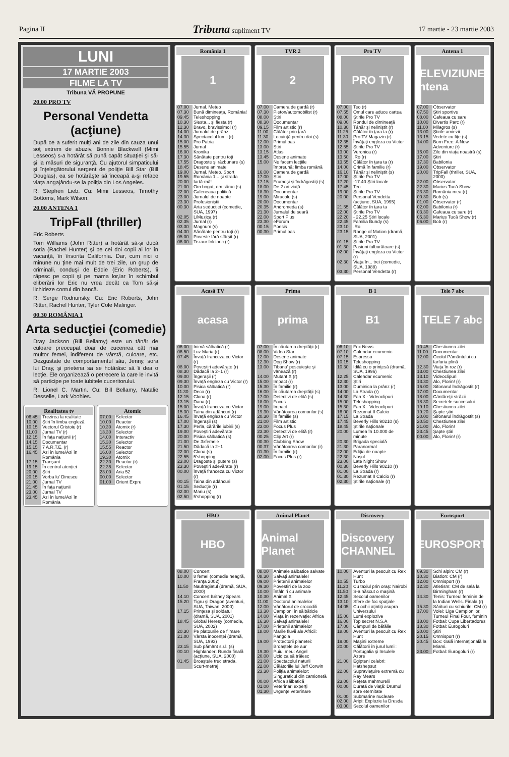Pagina II Tribuna supliment TV 17 martie - 23 martie 2003
LUNI
17 MARTIE 2003
FILME LA TV
Tribuna VĂ PROPUNE
20.00 PRO TV
Personal Vendetta (acţiune)
După ce a suferit mulţi ani de zile din cauza unui soţ extrem de abuziv, Bonnie Blackwell (Mimi Lesseos) s-a hotărât să pună capăt situaţiei şi să-şi ia măsuri de siguranţă. Cu ajutorul simpaticului şi înţelegătorului sergent de poliţie Bill Star (Bill Douglas), ea se hotărăşte să înceapă a-şi reface viaţa angajându-se la poliţia din Los Angeles.
R: Stephen Lieb. Cu: Mimi Lesseos, Timothy Bottoms, Mark Wilson.
20.00 ANTENA 1
TripFall (thriller)
Eric Roberts
Tom Williams (John Ritter) a hotărât să-şi ducă sotia (Rachel Hunter) şi pe cei doi copii ai lor în vacanţă, în însorita California. Dar, cum nici o minune nu ţine mai mult de trei zile, un grup de criminali, conduşi de Eddie (Eric Roberts), îi răpesc pe copii şi pe mama lor,iar în schimbul eliberării lor Eric nu vrea decât ca Tom să-şi lichideze contul din bancă.
R: Serge Rodnunsky. Cu: Eric Roberts, John Ritter, Rachel Hunter, Tyler Cole Malinger.
00.30 ROMÂNIA 1
Arta seducţiei (comedie)
Dray Jackson (Bill Bellamy) este un tânăr de culoare preocupat doar de cucerirea cât mai multor femei, indiferent de vârstă, culoare, etc. Dezgustate de comportamentul său, Jenny, sora lui Dray, şi prietena sa se hotărăsc să îi dea o lecţie. Ele organizează o petrecere la care le invită să participe pe toate iubitele cuceritorului.
R: Lionel C. Martin. Cu: Bill Bellamy, Natalie Desselle, Lark Voohies.
Realitatea tv
| 06.45 | Trezirea la realitate |
| 10.00 | Ştiri în limba engleză |
| 10.15 | Vectorul Cristoiu (r) |
| 11.00 | Jurnal TV (r) |
| 12.15 | În faţa naţiunii (r) |
| 14.15 | Documentar |
| 15.15 | 7 A.R.T.E. (r) |
| 16.45 | Azi în lume/Azi în România |
| 17.15 | Tranşant |
| 19.15 | În centrul atenţiei |
| 20.00 | Ştiri |
| 20.15 | Vorba lu' Dinescu |
| 21.00 | Jurnal TV |
| 21.45 | În faţa naţiunii |
| 23.00 | Jurnal TV |
| 23.45 | Azi în lume/Azi în România |
Atomic
| 07.00 | Selector |
| 10.00 | Reactor |
| 10.30 | Atomix (r) |
| 13.30 | Selector |
| 14.00 | Interactiv |
| 15.30 | Selector |
| 15.55 | Reactor |
| 16.00 | Selector |
| 19.30 | Atomix |
| 22.30 | Reactor (r) |
| 22.35 | Selector |
| 23.00 | Aria 52 |
| 00.00 | Selector |
| 01.00 | Orient Expre |
România 1
1
| 07.00 | Jurnal. Meteo |
| 07.30 | Bună dimineaţa, România! |
| 09.45 | Teleshopping |
| 10.30 | Siesta... şi fiesta (r) |
| 12.30 | Bravo, bravissimo! (r) |
| 14.00 | Jurnalul de prânz |
| 14.30 | Spectacolul lumii (r) |
| 15.00 | Pro Patria |
| 15.55 | Jurnal |
| 16.00 | Kronika |
| 17.30 | Sănătate pentru toţi |
| 17.55 | Dragoste şi răzbunare (s) |
| 18.45 | Desene animate |
| 19.00 | Jurnal. Meteo. Sport |
| 19.55 | România 1... şi strada |
| 20.00 | Iartă-mă! |
| 21.00 | Om bogat, om sărac (s) |
| 22.00 | Cafeneaua politică |
| 23.00 | Jurnalul de noapte |
| 23.30 | Profesioniştii |
| 00.30 | Arta seducţiei (comedie, SUA, 1997) |
| 02.05 | LiMuzica (r) |
| 02.35 | Jurnal (r) |
| 03.30 | Magnum (s) |
| 04.30 | Sănătate pentru toţi (r) |
| 05.00 | Poveste fără sfârşit (r) |
| 06.00 | Tezaur folcloric (r) |
TVR 2
2
| 07.00 | Camera de gardă (r) |
| 07.30 | Pieton/automobilist (r) |
| 08.00 | Ştiri |
| 08.30 | Documentar |
| 09.15 | Film artistic (r) |
| 11.00 | Călător prin ţară |
| 11.30 | Locuinţă pentru doi (s) |
| 12.00 | Primul pas |
| 13.00 | Ştiri |
| 13.15 | Atlas |
| 13.45 | Desene animate |
| 15.00 | Ne facem lecţiile împreună: limba română |
| 16.00 | Camera de gardă |
| 17.00 | Ştiri |
| 17.15 | Frumoşi şi îndrăgostiţi (s) |
| 18.00 | De 2 ori viaţă |
| 18.30 | Documentar |
| 19.00 | Miracole (s) |
| 20.00 | Documentar |
| 20.35 | Andromeda (s) |
| 21.30 | Jurnalul de seară |
| 22.00 | Sport Plus |
| 23.30 | eForum |
| 00.15 | Poesis |
| 00.30 | Primul pas |
Pro TV
PRO TV
| 07.00 | Teo (r) |
| 07.55 | Omul care aduce cartea |
| 08.00 | Ştirile Pro TV |
| 09.00 | Rondul de dimineaţă |
| 10.30 | Tânăr şi neliniştit (r) |
| 11.25 | Călător în ţara ta (r) |
| 11.30 | Pro TV Magazin (r) |
| 12.35 | Învăţaţi engleza cu Victor |
| 12.55 | Ştirile Pro TV |
| 13.00 | Veronica (r) |
| 13.50 | .Ro (r) |
| 13.55 | Călător în ţara ta (r) |
| 14.00 | Crimă în familie (r) |
| 16.10 | Tânăr şi neliniştit (s) |
| 17.00 | Ştirile Pro TV |
| 17.20 | -17.40 Ştiri locale |
| 17.45 | Teo |
| 19.00 | Ştirile Pro TV |
| 20.00 | Personal Vendetta (acţiune, SUA, 1995) |
| 21.55 | Călător în ţara ta |
| 22.00 | Ştirile Pro TV |
| 22.20 | - 22.25 Ştiri locale |
| 22.45 | Familia Bundy (s) |
| 23.10 | .Ro |
| 23.15 | Range of Motion (dramă, SUA, 2001) |
| 01.15 | Ştirile Pro TV |
| 01.30 | Pasiuni tulburătoare (s) |
| 02.00 | Învăţaţi engleza cu Victor (r) |
| 02.30 | Viaţa în... trei (comedie, SUA, 1988) |
| 03.30 | Personal Vendetta (r) |
Antena 1
TELEVIZIUNEA antena
| 07.00 | Observator |
| 07.50 | Ştiri sportive |
| 08.00 | Cafeaua cu sare |
| 10.00 | Divertis Parc (r) |
| 11.00 | Milagros (s) |
| 13.00 | Ştirile amiezii |
| 13.15 | Vedete cu fiţe (s) |
| 14.00 | Born Free: A New Adventure (r) |
| 16.00 | Zile din viaţa noastră (s) |
| 17.00 | Ştiri |
| 17.30 | Babilonia |
| 19.00 | Observator |
| 20.00 | TripFall (thriller, SUA, 2000) |
| 22.00 | Observator |
| 22.30 | Marius Tucă Show |
| 23.30 | România mea (r) |
| 00.30 | Bob (s) |
| 01.00 | Observator (r) |
| 02.00 | Babilonia (r) |
| 03.30 | Cafeaua cu sare (r) |
| 05.30 | Marius Tucă Show (r) |
| 06.00 | Bob (r) |
Acasă TV
acasa
| 06.00 | Inimă sălbatică (r) |
| 06.50 | Luz Maria (r) |
| 07.45 | Învaţă franceza cu Victor (r) |
| 08.00 | Poveştiri adevărate (r) |
| 08.30 | Dădacă la 2+1 (r) |
| 09.00 | Îngeraşii (r) |
| 09.30 | Învaţă engleza cu Victor (r) |
| 10.00 | Pisica sălbatică (r) |
| 11.30 | Deco (r) |
| 12.15 | Clona (r) |
| 13.15 | Dana (r) |
| 15.00 | Învaţă franceza cu Victor |
| 15.30 | Taina din adâncuri (r) |
| 16.45 | Învaţă engleza cu Victor |
| 17.00 | Îngeraşii (s) |
| 17.30 | Perla, cărările iubirii (s) |
| 19.00 | Poveştiri adevărate |
| 20.00 | Pisica sălbatică (s) |
| 21.00 | De 3xfemeie |
| 21.50 | Dădacă la 2+1 |
| 22.00 | Clona (s) |
| 22.55 | 5'shopping |
| 23.00 | Dragoste şi putere (s) |
| 23.30 | Poveştiri adevărate (r) |
| 00.00 | Învaţă franceza cu Victor (r) |
| 00.15 | Taina din adâncuri |
| 01.15 | Seducţie (r) |
| 02.00 | Mariu (s) |
| 02.50 | 5'shopping (r) |
Prima
prima
| 07.00 | În căutarea dreptăţii (r) |
| 08.00 | Video Star |
| 12.00 | Desene animate |
| 12.30 | Dog Show (r) |
| 13.00 | Tibanu' pescuieşte şi vânează (r) |
| 14.00 | Mutant X (r) |
| 15.00 | Impact (r) |
| 15.30 | În familie (r) |
| 16.00 | În căutarea dreptăţii (s) |
| 17.00 | Detectivi de elită (s) |
| 18.00 | Focus |
| 19.00 | Impact |
| 19.30 | Vânătoarea comorilor (s) |
| 20.30 | În familie (s) |
| 21.00 | Film artistic |
| 23.00 | Focus Plus |
| 23.30 | Detectivi de elită (r) |
| 00.25 | Clip Art (r) |
| 00.30 | Clubbing Show |
| 00.37 | Vânătoarea comorilor (r) |
| 01.30 | În familie (r) |
| 02.00 | Focus Plus (r) |
B 1
B1
| 06.10 | Fox News |
| 07.10 | Calendar ecumenic |
| 07.15 | Espresso |
| 10.15 | Teleshopping |
| 10.30 | Idilă cu o prinţesă (dramă, SUA, 1996) |
| 12.25 | Calendar ecumenic |
| 12.30 | Ştiri |
| 13.00 | Duminica la prânz (r) |
| 14.00 | La Strada (r) |
| 14.30 | Fan X - Videoclipuri |
| 15.00 | Teleshopping |
| 15.30 | Fan X - Videoclipuri |
| 16.00 | Rezumat II Calcio |
| 17.15 | La Strada |
| 17.45 | Beverly Hills 90210 (s) |
| 18.45 | Ştirile naţionale |
| 20.00 | Lumea în 10.000 de minute |
| 20.30 | Brigada specială |
| 21.30 | Paranormal |
| 22.00 | Ediţia de noapte |
| 22.30 | Naşul |
| 23.00 | Late Night Show |
| 00.30 | Beverly Hills 90210 (r) |
| 01.00 | La Strada (r) |
| 01.30 | Rezumat II Calcio (r) |
| 02.30 | Ştirile naţionale (r) |
Tele 7 abc
TELE 7 abc
| 10.45 | Chestiunea zilei |
| 11.00 | Documentar |
| 12.00 | Ocolul Pământului cu farfuria plină |
| 12.30 | Viaţa în roz (r) |
| 13.00 | Chestiunea zilei |
| 13.10 | Videoclipuri |
| 13.30 | Alo, Florin! (r) |
| 16.00 | Sifonarul îndrăgostit (r) |
| 17.00 | Documentar |
| 18.00 | Cântăreţii străzii |
| 18.30 | Secretele succesului |
| 19.10 | Chestiunea zilei |
| 19.20 | Şapte ştiri |
| 20.00 | Sifonarul îndrăgostit (s) |
| 20.50 | Chestiunea zilei |
| 21.00 | Alo, Florin! |
| 23.45 | Şapte ştiri |
| 00.00 | Alo, Florin! (r) |
HBO
HBO
| 08.00 | Concert |
| 10.00 | 8 femei (comedie neagră, Franţa 2002) |
| 11.50 | Naufragiatul (dramă, SUA, 2000) |
| 14.10 | Concert Britney Spears |
| 15.20 | Tigru şi Dragon (aventuri, SUA, Taiwan, 2000) |
| 17.15 | Prinţesa şi soldatul (dramă, SUA, 2001) |
| 18.45 | Global Heresy (comedie, SUA, 2002) |
| 20.30 | Pe platourile de filmare |
| 21.00 | Vârsta inocenţei (dramă, SUA, 1993) |
| 23.15 | Sub pământ s.r.l. (s) |
| 00.10 | Highlander: Runda finală (acţiune, SUA, 2000) |
| 01.45 | Broaştele trec strada. Scurt-metraj |
Animal Planet
Animal Planet
| 08.00 | Animale sălbatice salvate |
| 08.30 | Salvaţi animalele! |
| 09.00 | Prietenii animalelor |
| 09.30 | Povestiri de la zoo |
| 10.00 | Întâlniri cu animale |
| 10.30 | Animal X |
| 11.00 | Doctorul animalelor |
| 12.00 | Vânătorul de crocodili |
| 13.30 | Campioni în sălbăticie |
| 14.00 | Viaţa în rezervaţie: Africa |
| 16.30 | Salvaţi animalele! |
| 17.00 | Prietenii animalelor |
| 18.00 | Marile fluvii ale Africii: Pangola |
| 19.00 | Protectorii planetei: Broaştele de aur |
| 19.30 | Puiul meu: Angel |
| 20.00 | Ucid ca să trăiesc |
| 21.00 | Spectacolul naturii |
| 22.00 | Călătoriile lui Jeff Corwin |
| 23.30 | Poliţia animalelor: Singuraticul din camionetă |
| 00.00 | Africa sălbatică |
| 01.00 | Veterinari experţi |
| 01.30 | Urgenţe veterinare |
Discovery
Discovery CHANNEL
| 10.00 | Aventuri la pescuit cu Rex Hunt |
| 10.55 | Turbo |
| 11.20 | Cu taxiul prin oraş: Nairobi |
| 11.50 | S-a născut o maşină |
| 12.45 | Secolul oamenilor |
| 13.10 | Sfere de foc spaţiale |
| 14.05 | Cu ochii aţintiţi asupra Universului |
| 15.00 | Lumi explozive |
| 16.00 | Top secret N.S.A |
| 17.00 | Câmpuri de bătălie |
| 18.00 | Aventuri la pescuit cu Rex Hunt |
| 19.00 | Maşini extreme |
| 20.00 | Călătorii în jurul lumii: Portugalia şi Insulele Azore |
| 21.00 | Egipteni celebri: Hatshepsut |
| 22.00 | Supravieţuire extremă cu Ray Mears |
| 23.00 | Reţeta mahmurelii |
| 00.00 | Durată de viaţă: Drumul spre eternitate |
| 01.00 | Submarine nucleare |
| 02.00 | Aripi: Explozie la Dresda |
| 03.00 | Secolul oamenilor |
Eurosport
EUROSPORT
| 09.30 | Schi alpin: CM (r) |
| 10.30 | Biatlon: CM (r) |
| 12.00 | Omnisport (r) |
| 12.30 | Atletism: CM de sală la Birmingham (r) |
| 14.30 | Tenis: Turneul feminin de la Indian Wells. Finala (r) |
| 15.30 | Sărituri cu schiurile: CM (r) |
| 17.00 | Volei: Liga Campionilor. Turneul Final Four, feminin |
| 18.00 | Fotbal: Cupa Libertadores |
| 18.30 | Fotbal: Eurogoluri |
| 20.00 | Ştiri |
| 20.15 | Omnisport (r) |
| 20.45 | Box: Gală internaţională la Miami. |
| 23.00 | Fotbal: Eurogoluri (r) |